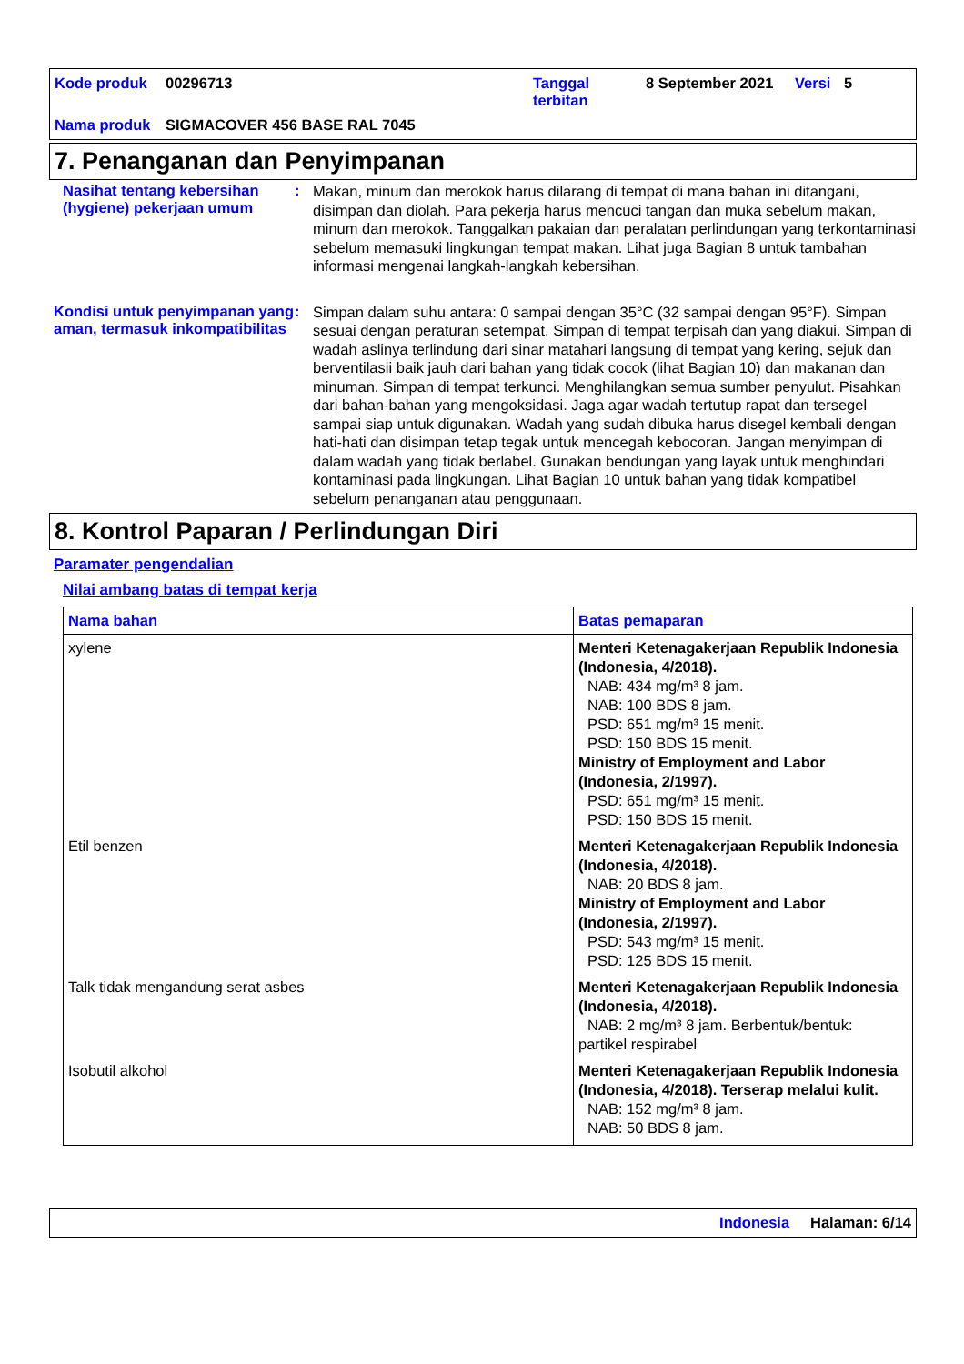| Kode produk | 00296713 | Tanggal terbitan | 8 September 2021 | Versi | 5 |
| Nama produk | SIGMACOVER 456 BASE RAL 7045 | | | | |
7. Penanganan dan Penyimpanan
Nasihat tentang kebersihan (hygiene) pekerjaan umum
:
Makan, minum dan merokok harus dilarang di tempat di mana bahan ini ditangani, disimpan dan diolah. Para pekerja harus mencuci tangan dan muka sebelum makan, minum dan merokok. Tanggalkan pakaian dan peralatan perlindungan yang terkontaminasi sebelum memasuki lingkungan tempat makan. Lihat juga Bagian 8 untuk tambahan informasi mengenai langkah-langkah kebersihan.
Kondisi untuk penyimpanan yang aman, termasuk inkompatibilitas
:
Simpan dalam suhu antara: 0 sampai dengan 35°C (32 sampai dengan 95°F). Simpan sesuai dengan peraturan setempat. Simpan di tempat terpisah dan yang diakui. Simpan di wadah aslinya terlindung dari sinar matahari langsung di tempat yang kering, sejuk dan berventilasii baik jauh dari bahan yang tidak cocok (lihat Bagian 10) dan makanan dan minuman. Simpan di tempat terkunci. Menghilangkan semua sumber penyulut. Pisahkan dari bahan-bahan yang mengoksidasi. Jaga agar wadah tertutup rapat dan tersegel sampai siap untuk digunakan. Wadah yang sudah dibuka harus disegel kembali dengan hati-hati dan disimpan tetap tegak untuk mencegah kebocoran. Jangan menyimpan di dalam wadah yang tidak berlabel. Gunakan bendungan yang layak untuk menghindari kontaminasi pada lingkungan. Lihat Bagian 10 untuk bahan yang tidak kompatibel sebelum penanganan atau penggunaan.
8. Kontrol Paparan / Perlindungan Diri
Paramater pengendalian
Nilai ambang batas di tempat kerja
| Nama bahan | Batas pemaparan |
| --- | --- |
| xylene | Menteri Ketenagakerjaan Republik Indonesia (Indonesia, 4/2018). NAB: 434 mg/m³ 8 jam. NAB: 100 BDS 8 jam. PSD: 651 mg/m³ 15 menit. PSD: 150 BDS 15 menit. Ministry of Employment and Labor (Indonesia, 2/1997). PSD: 651 mg/m³ 15 menit. PSD: 150 BDS 15 menit. |
| Etil benzen | Menteri Ketenagakerjaan Republik Indonesia (Indonesia, 4/2018). NAB: 20 BDS 8 jam. Ministry of Employment and Labor (Indonesia, 2/1997). PSD: 543 mg/m³ 15 menit. PSD: 125 BDS 15 menit. |
| Talk tidak mengandung serat asbes | Menteri Ketenagakerjaan Republik Indonesia (Indonesia, 4/2018). NAB: 2 mg/m³ 8 jam. Berbentuk/bentuk: partikel respirabel |
| Isobutil alkohol | Menteri Ketenagakerjaan Republik Indonesia (Indonesia, 4/2018). Terserap melalui kulit. NAB: 152 mg/m³ 8 jam. NAB: 50 BDS 8 jam. |
Indonesia Halaman: 6/14